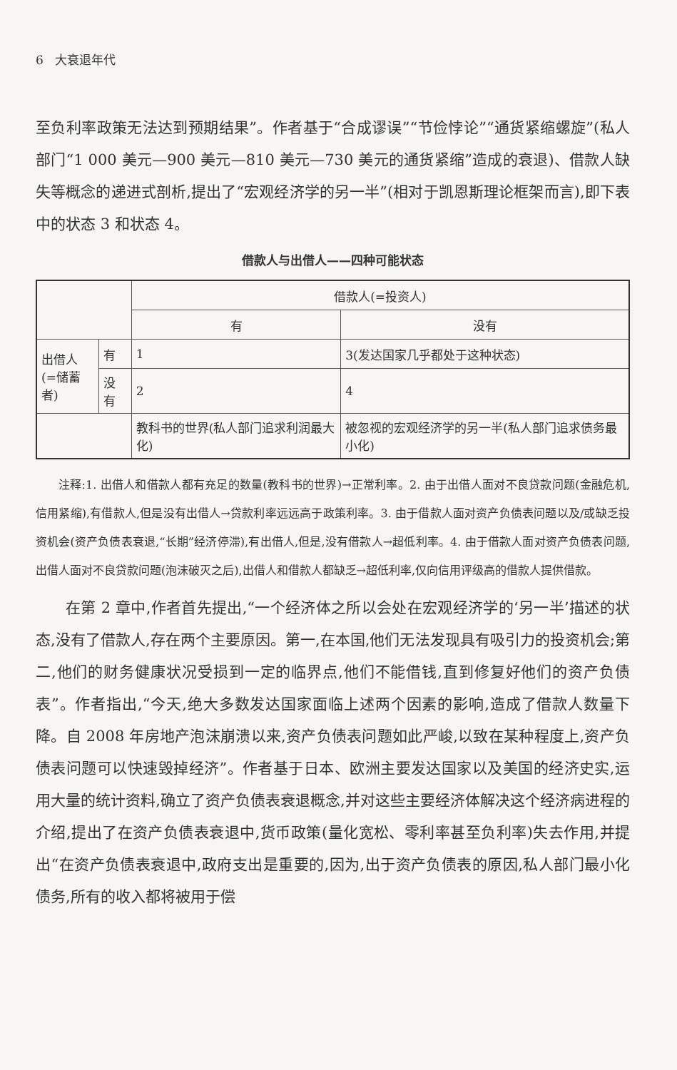6 大衰退年代
至负利率政策无法达到预期结果”。作者基于“合成谬误”“节俭悖论”“通货紧缩螺旋”(私人部门“1 000 美元—900 美元—810 美元—730 美元的通货紧缩”造成的衰退)、借款人缺失等概念的递进式剖析,提出了“宏观经济学的另一半”(相对于凯恩斯理论框架而言),即下表中的状态 3 和状态 4。
借款人与出借人——四种可能状态
| | | 借款人(=投资人) | |
| | | 有 | 没有 |
| 出借人 (=储蓄者) | 有 | 1 | 3(发达国家几乎都处于这种状态) |
| | 没有 | 2 | 4 |
| | | 教科书的世界(私人部门追求利润最大化) | 被忽视的宏观经济学的另一半(私人部门追求债务最小化) |
注释:1. 出借人和借款人都有充足的数量(教科书的世界)→正常利率。2. 由于出借人面对不良贷款问题(金融危机,信用紧缩),有借款人,但是没有出借人→贷款利率远远高于政策利率。3. 由于借款人面对资产负债表问题以及/或缺乏投资机会(资产负债表衰退,“长期”经济停滞),有出借人,但是,没有借款人→超低利率。4. 由于借款人面对资产负债表问题,出借人面对不良贷款问题(泡沫破灭之后),出借人和借款人都缺乏→超低利率,仅向信用评级高的借款人提供借款。
在第 2 章中,作者首先提出,“一个经济体之所以会处在宏观经济学的‘另一半’描述的状态,没有了借款人,存在两个主要原因。第一,在本国,他们无法发现具有吸引力的投资机会;第二,他们的财务健康状况受损到一定的临界点,他们不能借钱,直到修复好他们的资产负债表”。作者指出,“今天,绝大多数发达国家面临上述两个因素的影响,造成了借款人数量下降。自 2008 年房地产泡沫崩溃以来,资产负债表问题如此严峻,以致在某种程度上,资产负债表问题可以快速毁掉经济”。作者基于日本、欧洲主要发达国家以及美国的经济史实,运用大量的统计资料,确立了资产负债表衰退概念,并对这些主要经济体解决这个经济病进程的介绍,提出了在资产负债表衰退中,货币政策(量化宽松、零利率甚至负利率)失去作用,并提出“在资产负债表衰退中,政府支出是重要的,因为,出于资产负债表的原因,私人部门最小化债务,所有的收入都将被用于偿